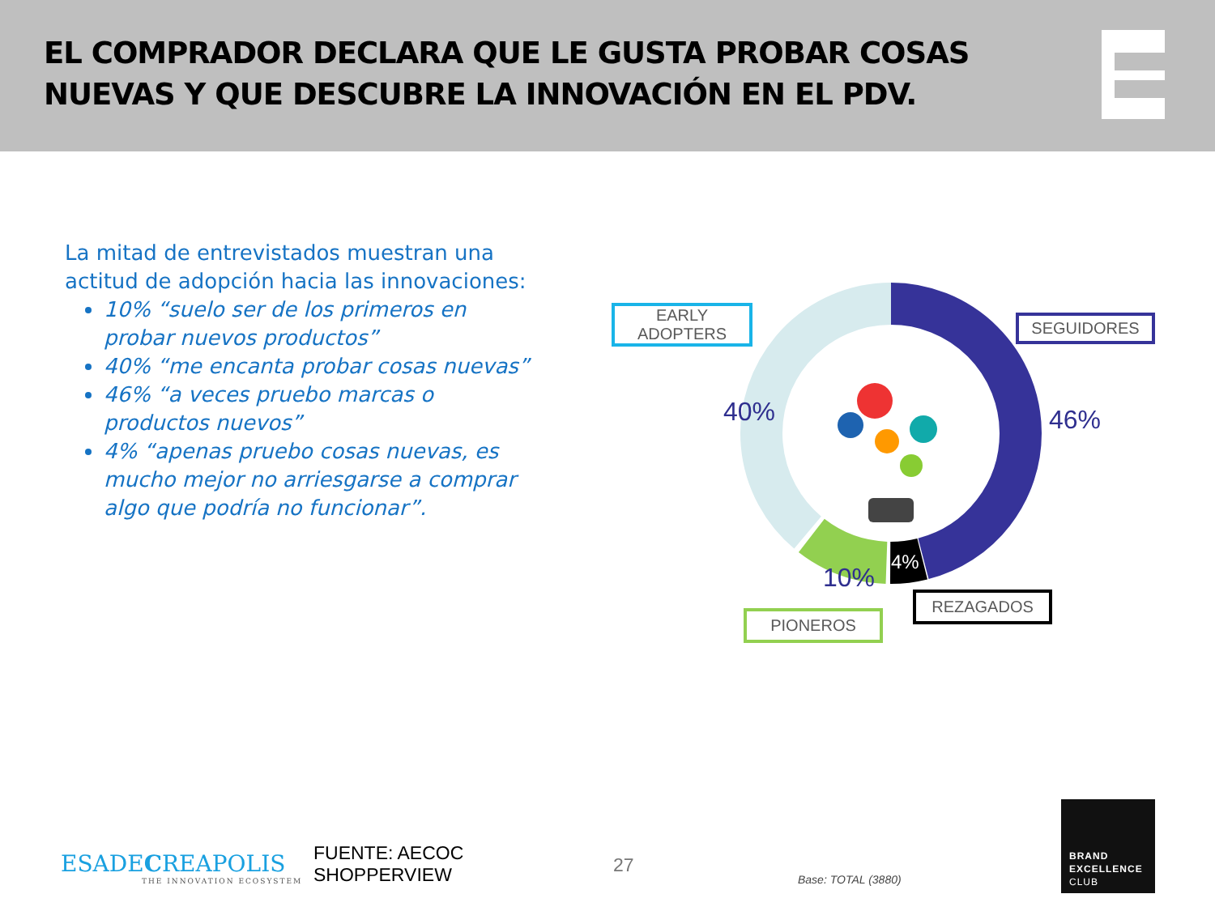EL COMPRADOR DECLARA QUE LE GUSTA PROBAR COSAS NUEVAS Y QUE DESCUBRE LA INNOVACIÓN EN EL PDV.
La mitad de entrevistados muestran una actitud de adopción hacia las innovaciones:
10% “suelo ser de los primeros en probar nuevos productos”
40% “me encanta probar cosas nuevas”
46% “a veces pruebo marcas o productos nuevos”
4% “apenas pruebo cosas nuevas, es mucho mejor no arriesgarse a comprar algo que podría no funcionar”.
EARLY
ADOPTERS
SEGUIDORES
REZAGADOS
PIONEROS
40% 46%
10%
4%
ESADECREAPOLIS
THE INNOVATION ECOSYSTEM
FUENTE: AECOC
SHOPPERVIEW
27
Base: TOTAL (3880)
BRAND
EXCELLENCE
CLUB